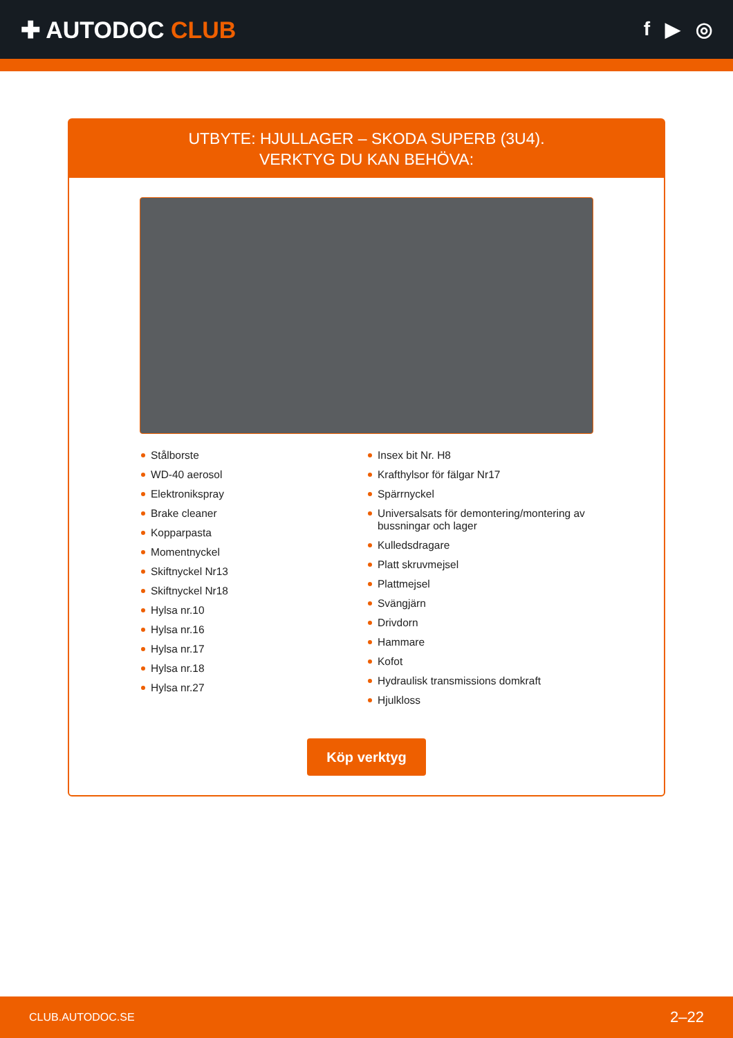✚ AUTODOC CLUB
f ▶ ◎
UTBYTE: HJULLAGER – SKODA SUPERB (3U4).
VERKTYG DU KAN BEHÖVA:
Stålborste
WD-40 aerosol
Elektronikspray
Brake cleaner
Kopparpasta
Momentnyckel
Skiftnyckel Nr13
Skiftnyckel Nr18
Hylsa nr.10
Hylsa nr.16
Hylsa nr.17
Hylsa nr.18
Hylsa nr.27
Insex bit Nr. H8
Krafthylsor för fälgar Nr17
Spärrnyckel
Universalsats för demontering/montering av bussningar och lager
Kulledsdragare
Platt skruvmejsel
Plattmejsel
Svängjärn
Drivdorn
Hammare
Kofot
Hydraulisk transmissions domkraft
Hjulkloss
Köp verktyg
CLUB.AUTODOC.SE 2–22